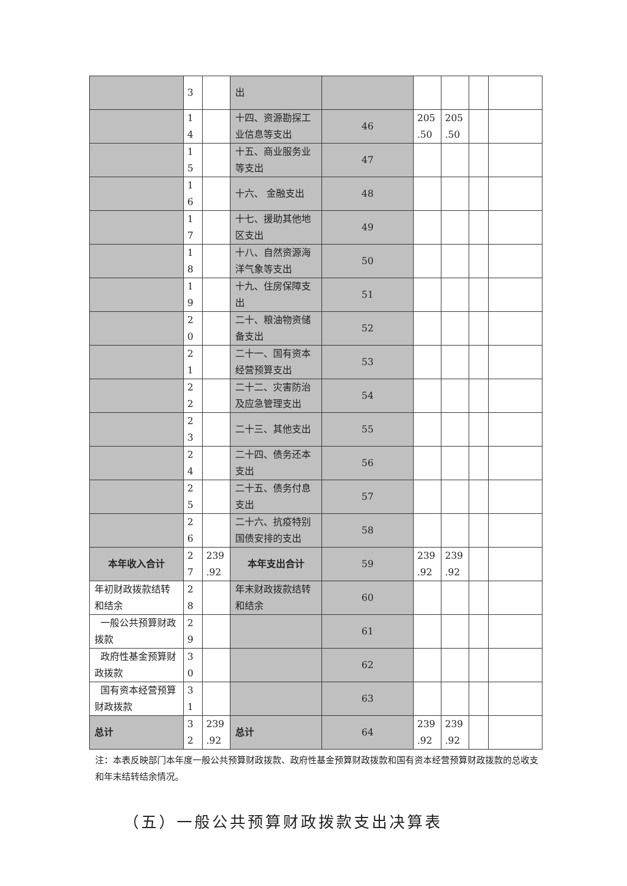| | 3 | | 出 | | | | | |
| | 1 4 | | 十四、资源勘探工业信息等支出 | 46 | 205 .50 | 205 .50 | | |
| | 1 5 | | 十五、商业服务业等支出 | 47 | | | | |
| | 1 6 | | 十六、 金融支出 | 48 | | | | |
| | 1 7 | | 十七、援助其他地区支出 | 49 | | | | |
| | 1 8 | | 十八、自然资源海洋气象等支出 | 50 | | | | |
| | 1 9 | | 十九、住房保障支出 | 51 | | | | |
| | 2 0 | | 二十、粮油物资储备支出 | 52 | | | | |
| | 2 1 | | 二十一、国有资本经营预算支出 | 53 | | | | |
| | 2 2 | | 二十二、灾害防治及应急管理支出 | 54 | | | | |
| | 2 3 | | 二十三、其他支出 | 55 | | | | |
| | 2 4 | | 二十四、债务还本支出 | 56 | | | | |
| | 2 5 | | 二十五、债务付息支出 | 57 | | | | |
| | 2 6 | | 二十六、抗疫特别国债安排的支出 | 58 | | | | |
| 本年收入合计 | 2 7 | 239 .92 | 本年支出合计 | 59 | 239 .92 | 239 .92 | | |
| 年初财政拨款结转和结余 | 2 8 | | 年末财政拨款结转和结余 | 60 | | | | |
| 一般公共预算财政拨款 | 2 9 | | | 61 | | | | |
| 政府性基金预算财政拨款 | 3 0 | | | 62 | | | | |
| 国有资本经营预算财政拨款 | 3 1 | | | 63 | | | | |
| 总计 | 3 2 | 239 .92 | 总计 | 64 | 239 .92 | 239 .92 | | |
注：本表反映部门本年度一般公共预算财政拨款、政府性基金预算财政拨款和国有资本经营预算财政拨款的总收支和年末结转结余情况。
（五）一般公共预算财政拨款支出决算表